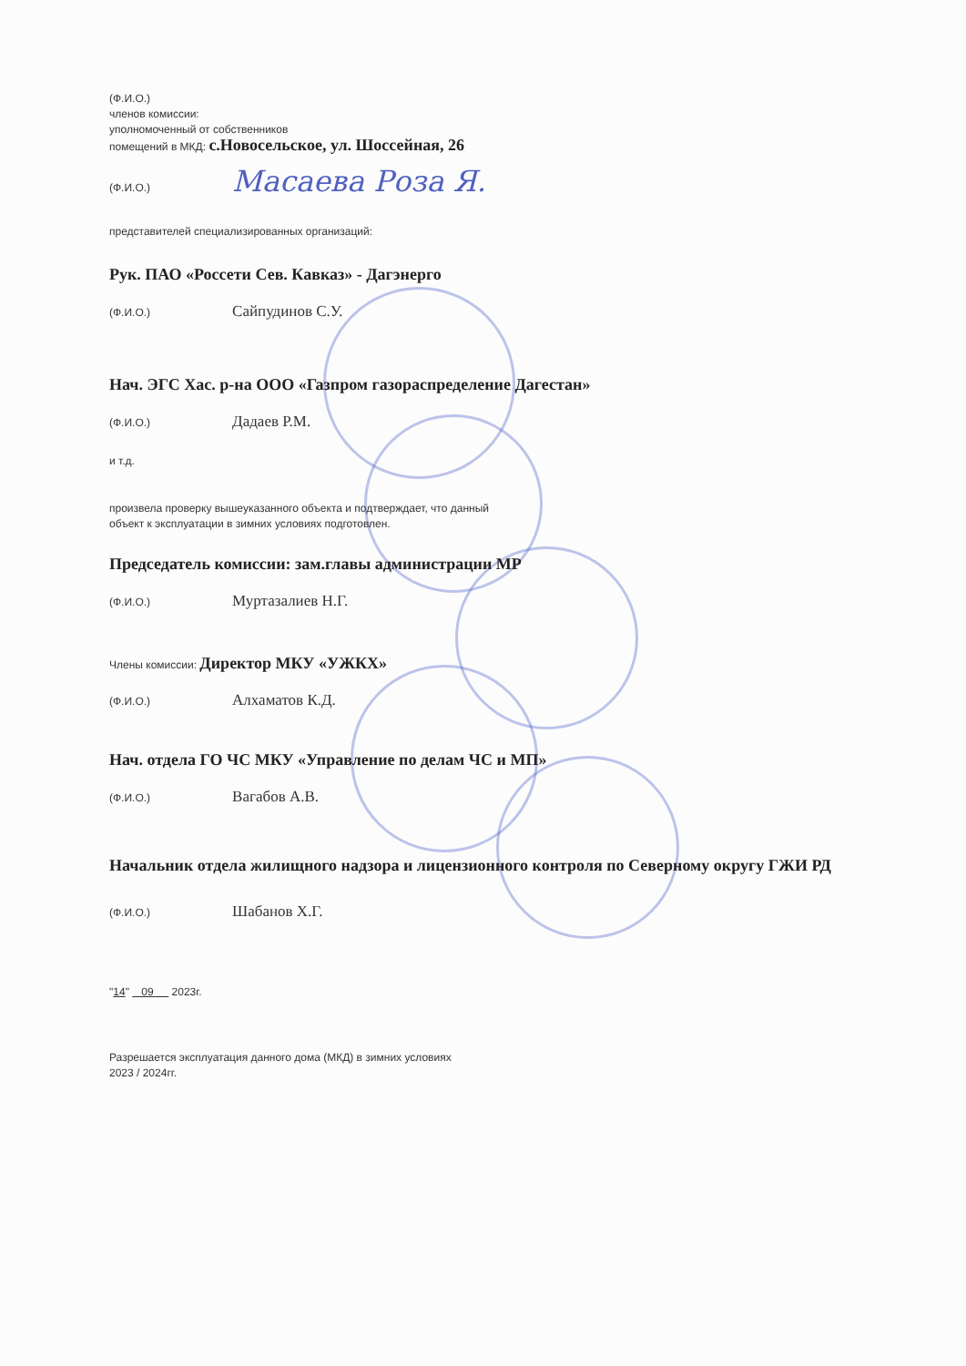(Ф.И.О.)
членов комиссии:
уполномоченный от собственников
помещений в МКД: с.Новосельское, ул. Шоссейная, 26
(Ф.И.О.) Масаева Роза Я.
представителей специализированных организаций:
Рук. ПАО «Россети Сев. Кавказ» - Дагэнерго
(Ф.И.О.) Сайпудинов С.У.
Нач. ЭГС Хас. р-на ООО «Газпром газораспределение Дагестан»
(Ф.И.О.) Дадаев Р.М.
и т.д.
произвела проверку вышеуказанного объекта и подтверждает, что данный
объект к эксплуатации в зимних условиях подготовлен.
Председатель комиссии: зам.главы администрации МР
(Ф.И.О.) Муртазалиев Н.Г.
Члены комиссии: Директор МКУ «УЖКХ»
(Ф.И.О.) Алхаматов К.Д.
Нач. отдела ГО ЧС МКУ «Управление по делам ЧС и МП»
(Ф.И.О.) Вагабов А.В.
Начальник отдела жилищного надзора и лицензионного контроля по Северному округу ГЖИ РД
(Ф.И.О.) Шабанов Х.Г.
"14" 09 2023г.
Разрешается эксплуатация данного дома (МКД) в зимних условиях
2023 / 2024гг.